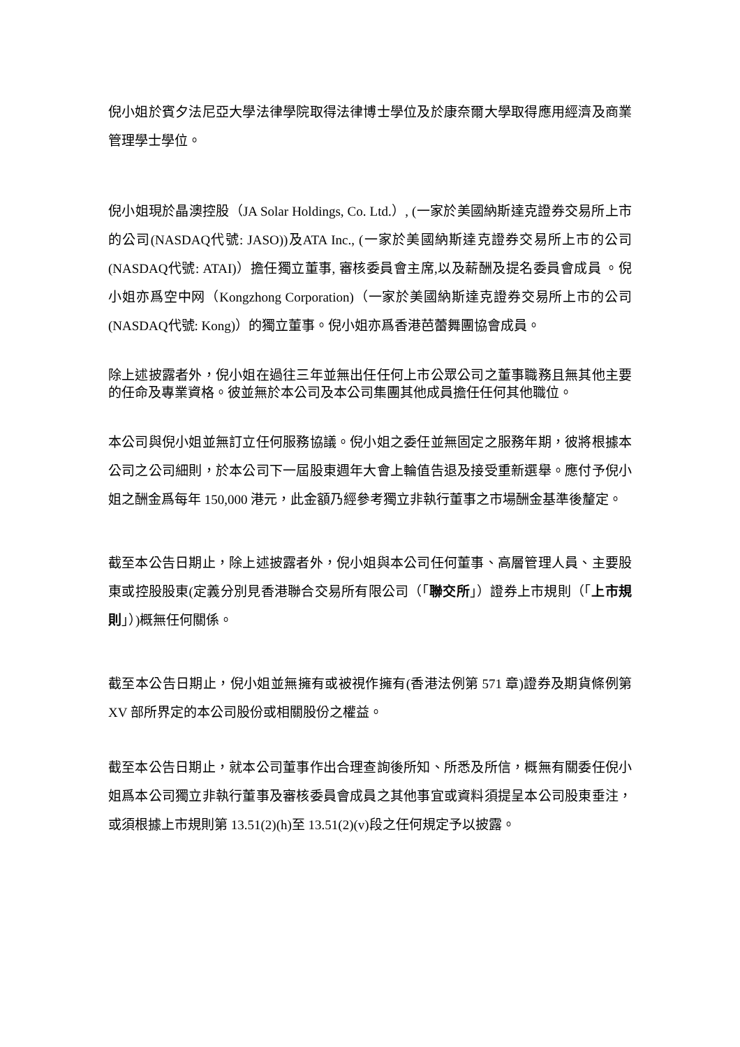倪小姐於賓夕法尼亞大學法律學院取得法律博士學位及於康奈爾大學取得應用經濟及商業管理學士學位。
倪小姐現於晶澳控股（JA Solar Holdings, Co. Ltd.）, (一家於美國納斯達克證券交易所上市的公司(NASDAQ代號: JASO))及ATA Inc., (一家於美國納斯達克證券交易所上市的公司 (NASDAQ代號: ATAI)）擔任獨立董事, 審核委員會主席,以及薪酬及提名委員會成員 。倪小姐亦爲空中网（Kongzhong Corporation)（一家於美國納斯達克證券交易所上市的公司 (NASDAQ代號: Kong)）的獨立董事。倪小姐亦爲香港芭蕾舞團協會成員。
除上述披露者外，倪小姐在過往三年並無出任任何上市公眾公司之董事職務且無其他主要的任命及專業資格。彼並無於本公司及本公司集團其他成員擔任任何其他職位。
本公司與倪小姐並無訂立任何服務協議。倪小姐之委任並無固定之服務年期，彼將根據本公司之公司細則，於本公司下一屆股東週年大會上輪值告退及接受重新選舉。應付予倪小姐之酬金爲每年 150,000 港元，此金額乃經參考獨立非執行董事之市場酬金基準後釐定。
截至本公告日期止，除上述披露者外，倪小姐與本公司任何董事、高層管理人員、主要股東或控股股東(定義分別見香港聯合交易所有限公司（「聯交所」）證券上市規則（「上市規則」）)概無任何關係。
截至本公告日期止，倪小姐並無擁有或被視作擁有(香港法例第 571 章)證券及期貨條例第 XV 部所界定的本公司股份或相關股份之權益。
截至本公告日期止，就本公司董事作出合理查詢後所知、所悉及所信，概無有關委任倪小姐爲本公司獨立非執行董事及審核委員會成員之其他事宜或資料須提呈本公司股東垂注，或須根據上市規則第 13.51(2)(h)至 13.51(2)(v)段之任何規定予以披露。